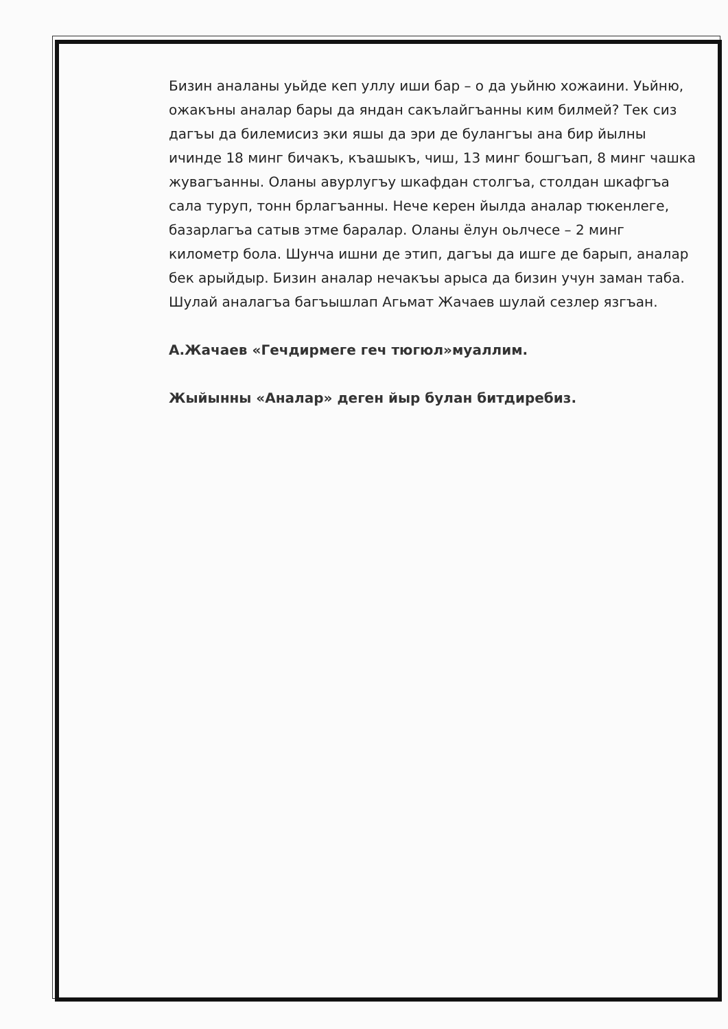Бизин аналаны уьйде кеп уллу иши бар – о да уьйню хожаини. Уьйню, ожакъны аналар бары да яндан сакълайгъанны ким билмей? Тек сиз дагъы да билемисиз эки яшы да эри де булангъы ана бир йылны ичинде 18 минг бичакъ, къашыкъ, чиш, 13 минг бошгъап, 8 минг чашка жувагъанны. Оланы авурлугъу шкафдан столгъа, столдан шкафгъа сала туруп, тонн брлагъанны. Нече керен йылда аналар тюкенлеге, базарлагъа сатыв этме баралар. Оланы ёлун оьлчесе – 2 минг километр бола. Шунча ишни де этип, дагъы да ишге де барып, аналар бек арыйдыр. Бизин аналар нечакъы арыса да бизин учун заман таба. Шулай аналагъа багъышлап Агьмат Жачаев шулай сезлер язгъан.
А.Жачаев «Гечдирмеге геч тюгюл»муаллим.
Жыйынны «Аналар» деген йыр булан битдиребиз.